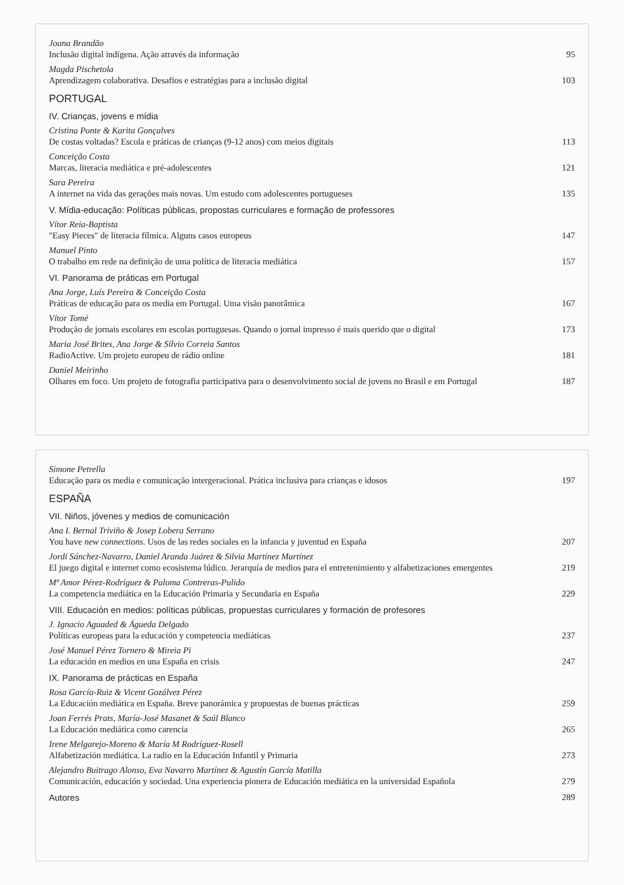Joana Brandão
Inclusão digital indígena. Ação através da informação 95
Magda Pischetola
Aprendizagem colaborativa. Desafios e estratégias para a inclusão digital 103
PORTUGAL
IV. Crianças, jovens e mídia
Cristina Ponte & Karita Gonçalves
De costas voltadas? Escola e práticas de crianças (9-12 anos) com meios digitais 113
Conceição Costa
Marcas, literacia mediática e pré-adolescentes 121
Sara Pereira
A internet na vida das gerações mais novas. Um estudo com adolescentes portugueses 135
V. Mídia-educação: Políticas públicas, propostas curriculares e formação de professores
Vítor Reia-Baptista
"Easy Pieces" de literacia fílmica. Alguns casos europeus 147
Manuel Pinto
O trabalho em rede na definição de uma política de literacia mediática 157
VI. Panorama de práticas em Portugal
Ana Jorge, Luís Pereira & Conceição Costa
Práticas de educação para os media em Portugal. Uma visão panorâmica 167
Vítor Tomé
Produção de jornais escolares em escolas portuguesas. Quando o jornal impresso é mais querido que o digital 173
Maria José Brites, Ana Jorge & Sílvio Correia Santos
RadioActive. Um projeto europeu de rádio online 181
Daniel Meirinho
Olhares em foco. Um projeto de fotografia participativa para o desenvolvimento social de jovens no Brasil e em Portugal 187
Simone Petrella
Educação para os media e comunicação intergeracional. Prática inclusiva para crianças e idosos 197
ESPAÑA
VII. Niños, jóvenes y medios de comunicación
Ana I. Bernal Triviño & Josep Lobera Serrano
You have new connections. Usos de las redes sociales en la infancia y juventud en España 207
Jordi Sánchez-Navarro, Daniel Aranda Juárez & Silvia Martínez Martínez
El juego digital e internet como ecosistema lúdico. Jerarquía de medios para el entretenimiento y alfabetizaciones emergentes 219
Mª Amor Pérez-Rodríguez & Paloma Contreras-Pulido
La competencia mediática en la Educación Primaria y Secundaria en España 229
VIII. Educación en medios: políticas públicas, propuestas curriculares y formación de profesores
J. Ignacio Aguaded & Águeda Delgado
Políticas europeas para la educación y competencia mediáticas 237
José Manuel Pérez Tornero & Mireia Pi
La educación en medios en una España en crisis 247
IX. Panorama de prácticas en España
Rosa García-Ruiz & Vicent Gozálvez Pérez
La Educación mediática en España. Breve panorámica y propuestas de buenas prácticas 259
Joan Ferrés Prats, María-José Masanet & Saúl Blanco
La Educación mediática como carencia 265
Irene Melgarejo-Moreno & María M Rodríguez-Rosell
Alfabetización mediática. La radio en la Educación Infantil y Primaria 273
Alejandro Buitrago Alonso, Eva Navarro Martínez & Agustín García Matilla
Comunicación, educación y sociedad. Una experiencia pionera de Educación mediática en la universidad Española 279
Autores 289